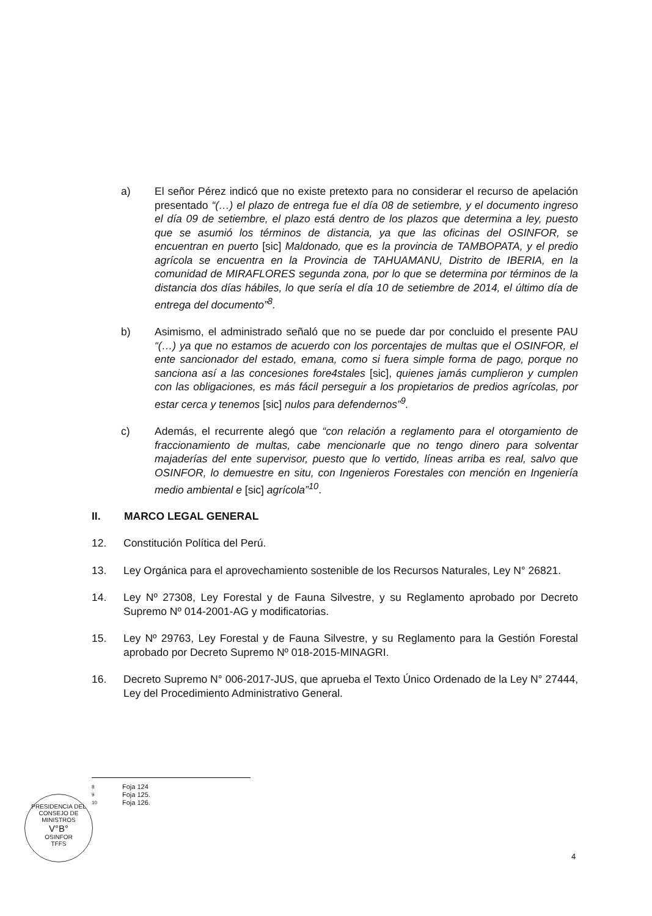a) El señor Pérez indicó que no existe pretexto para no considerar el recurso de apelación presentado “(…) el plazo de entrega fue el día 08 de setiembre, y el documento ingreso el día 09 de setiembre, el plazo está dentro de los plazos que determina a ley, puesto que se asumió los términos de distancia, ya que las oficinas del OSINFOR, se encuentran en puerto [sic] Maldonado, que es la provincia de TAMBOPATA, y el predio agrícola se encuentra en la Provincia de TAHUAMANU, Distrito de IBERIA, en la comunidad de MIRAFLORES segunda zona, por lo que se determina por términos de la distancia dos días hábiles, lo que sería el día 10 de setiembre de 2014, el último día de entrega del documento”<sup>8</sup>.
b) Asimismo, el administrado señaló que no se puede dar por concluido el presente PAU “(…) ya que no estamos de acuerdo con los porcentajes de multas que el OSINFOR, el ente sancionador del estado, emana, como si fuera simple forma de pago, porque no sanciona así a las concesiones fore4stales [sic], quienes jamás cumplieron y cumplen con las obligaciones, es más fácil perseguir a los propietarios de predios agrícolas, por estar cerca y tenemos [sic] nulos para defendernos”<sup>9</sup>.
c) Además, el recurrente alegó que “con relación a reglamento para el otorgamiento de fraccionamiento de multas, cabe mencionarle que no tengo dinero para solventar majaderías del ente supervisor, puesto que lo vertido, líneas arriba es real, salvo que OSINFOR, lo demuestre en situ, con Ingenieros Forestales con mención en Ingeniería medio ambiental e [sic] agrícola”<sup>10</sup>.
II. MARCO LEGAL GENERAL
12. Constitución Política del Perú.
13. Ley Orgánica para el aprovechamiento sostenible de los Recursos Naturales, Ley N° 26821.
14. Ley Nº 27308, Ley Forestal y de Fauna Silvestre, y su Reglamento aprobado por Decreto Supremo Nº 014-2001-AG y modificatorias.
15. Ley Nº 29763, Ley Forestal y de Fauna Silvestre, y su Reglamento para la Gestión Forestal aprobado por Decreto Supremo Nº 018-2015-MINAGRI.
16. Decreto Supremo N° 006-2017-JUS, que aprueba el Texto Único Ordenado de la Ley N° 27444, Ley del Procedimiento Administrativo General.
8 Foja 124
9 Foja 125.
10 Foja 126.
PRESIDENCIA DEL CONSEJO DE MINISTROS
V°B°
OSINFOR
TFFS
4